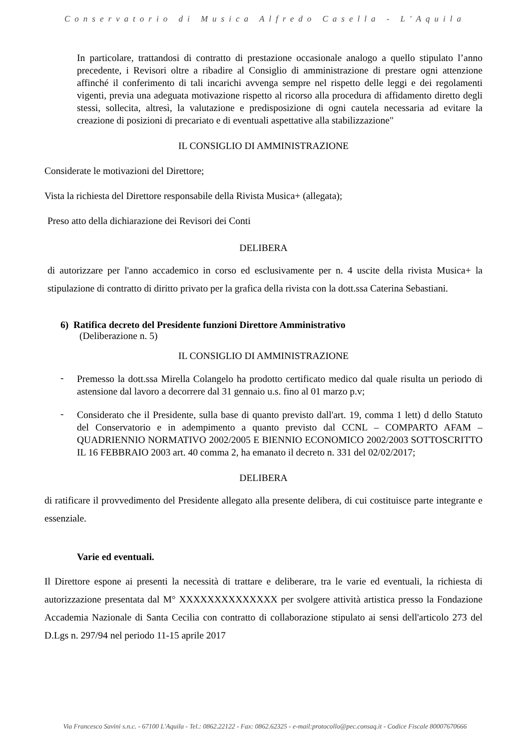Conservatorio di Musica Alfredo Casella - L'Aquila
In particolare, trattandosi di contratto di prestazione occasionale analogo a quello stipulato l’anno precedente, i Revisori oltre a ribadire al Consiglio di amministrazione di prestare ogni attenzione affinché il conferimento di tali incarichi avvenga sempre nel rispetto delle leggi e dei regolamenti vigenti, previa una adeguata motivazione rispetto al ricorso alla procedura di affidamento diretto degli stessi, sollecita, altresì, la valutazione e predisposizione di ogni cautela necessaria ad evitare la creazione di posizioni di precariato e di eventuali aspettative alla stabilizzazione"
IL CONSIGLIO DI AMMINISTRAZIONE
Considerate le motivazioni del Direttore;
Vista la richiesta del Direttore responsabile della Rivista Musica+ (allegata);
Preso atto della dichiarazione dei Revisori dei Conti
DELIBERA
di autorizzare per l'anno accademico in corso ed esclusivamente per n. 4 uscite della rivista Musica+ la stipulazione di contratto di diritto privato per la grafica della rivista con la dott.ssa Caterina Sebastiani.
6) Ratifica decreto del Presidente funzioni Direttore Amministrativo
(Deliberazione n. 5)
IL CONSIGLIO DI AMMINISTRAZIONE
-
Premesso la dott.ssa Mirella Colangelo ha prodotto certificato medico dal quale risulta un periodo di astensione dal lavoro a decorrere dal 31 gennaio u.s. fino al 01 marzo p.v;
-
Considerato che il Presidente, sulla base di quanto previsto dall'art. 19, comma 1 lett) d dello Statuto del Conservatorio e in adempimento a quanto previsto dal CCNL – COMPARTO AFAM – QUADRIENNIO NORMATIVO 2002/2005 E BIENNIO ECONOMICO 2002/2003 SOTTOSCRITTO IL 16 FEBBRAIO 2003 art. 40 comma 2, ha emanato il decreto n. 331 del 02/02/2017;
DELIBERA
di ratificare il provvedimento del Presidente allegato alla presente delibera, di cui costituisce parte integrante e essenziale.
Varie ed eventuali.
Il Direttore espone ai presenti la necessità di trattare e deliberare, tra le varie ed eventuali, la richiesta di autorizzazione presentata dal M° XXXXXXXXXXXXXX per svolgere attività artistica presso la Fondazione Accademia Nazionale di Santa Cecilia con contratto di collaborazione stipulato ai sensi dell'articolo 273 del D.Lgs n. 297/94 nel periodo 11-15 aprile 2017
Via Francesco Savini s.n.c. - 67100 L'Aquila - Tel.: 0862.22122 - Fax: 0862.62325 - e-mail:protocollo@pec.consaq.it - Codice Fiscale 80007670666